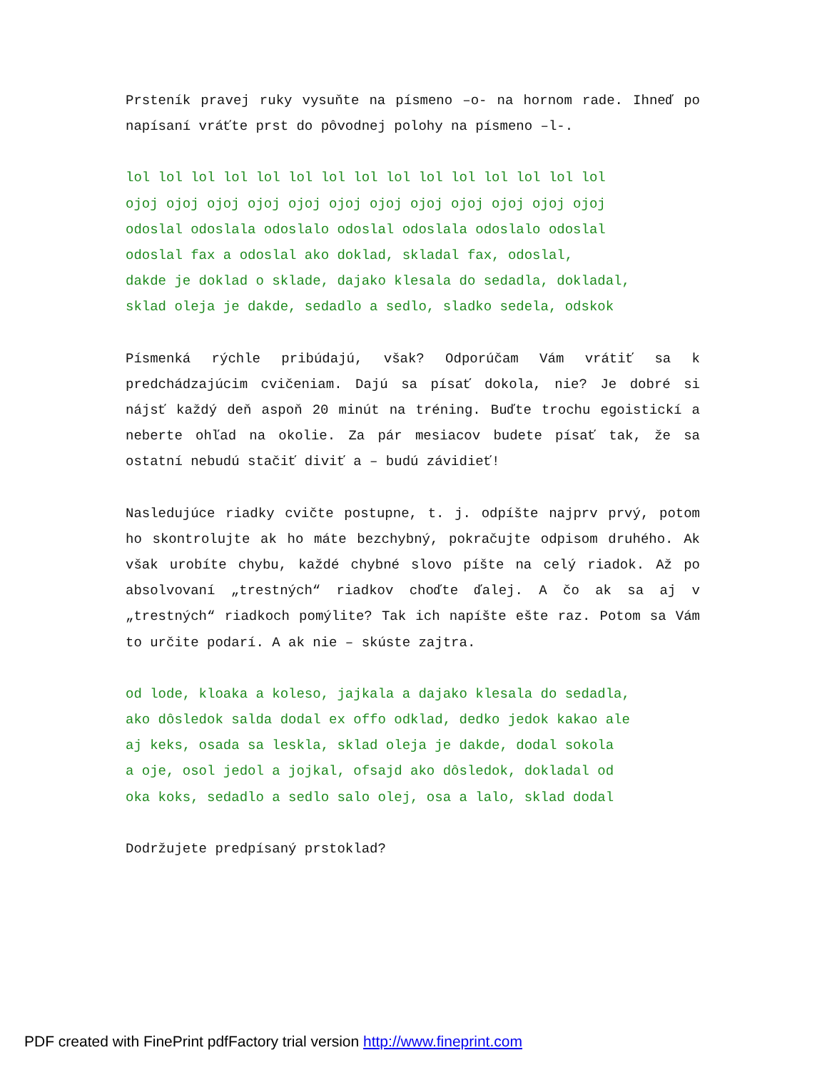Prsteník pravej ruky vysuňte na písmeno –o- na hornom rade. Ihneď po napísaní vráťte prst do pôvodnej polohy na písmeno –l-.
lol lol lol lol lol lol lol lol lol lol lol lol lol lol lol
ojoj ojoj ojoj ojoj ojoj ojoj ojoj ojoj ojoj ojoj ojoj ojoj
odoslal odoslala odoslalo odoslal odoslala odoslalo odoslal
odoslal fax a odoslal ako doklad, skladal fax, odoslal,
dakde je doklad o sklade, dajako klesala do sedadla, dokladal,
sklad oleja je dakde, sedadlo a sedlo, sladko sedela, odskok
Písmenká rýchle pribúdajú, však? Odporúčam Vám vrátiť sa k predchádzajúcim cvičeniam. Dajú sa písať dokola, nie? Je dobré si nájsť každý deň aspoň 20 minút na tréning. Buďte trochu egoistickí a neberte ohľad na okolie. Za pár mesiacov budete písať tak, že sa ostatní nebudú stačiť diviť a – budú závidieť!
Nasledujúce riadky cvičte postupne, t. j. odpíšte najprv prvý, potom ho skontrolujte ak ho máte bezchybný, pokračujte odpisom druhého. Ak však urobíte chybu, každé chybné slovo píšte na celý riadok. Až po absolvovaní „trestných“ riadkov choďte ďalej. A čo ak sa aj v „trestných“ riadkoch pomýlite? Tak ich napíšte ešte raz. Potom sa Vám to určite podarí. A ak nie – skúste zajtra.
od lode, kloaka a koleso, jajkala a dajako klesala do sedadla,
ako dôsledok salda dodal ex offo odklad, dedko jedok kakao ale
aj keks, osada sa leskla, sklad oleja je dakde, dodal sokola
a oje, osol jedol a jojkal, ofsajd ako dôsledok, dokladal od
oka koks, sedadlo a sedlo salo olej, osa a lalo, sklad dodal
Dodržujete predpísaný prstoklad?
PDF created with FinePrint pdfFactory trial version http://www.fineprint.com